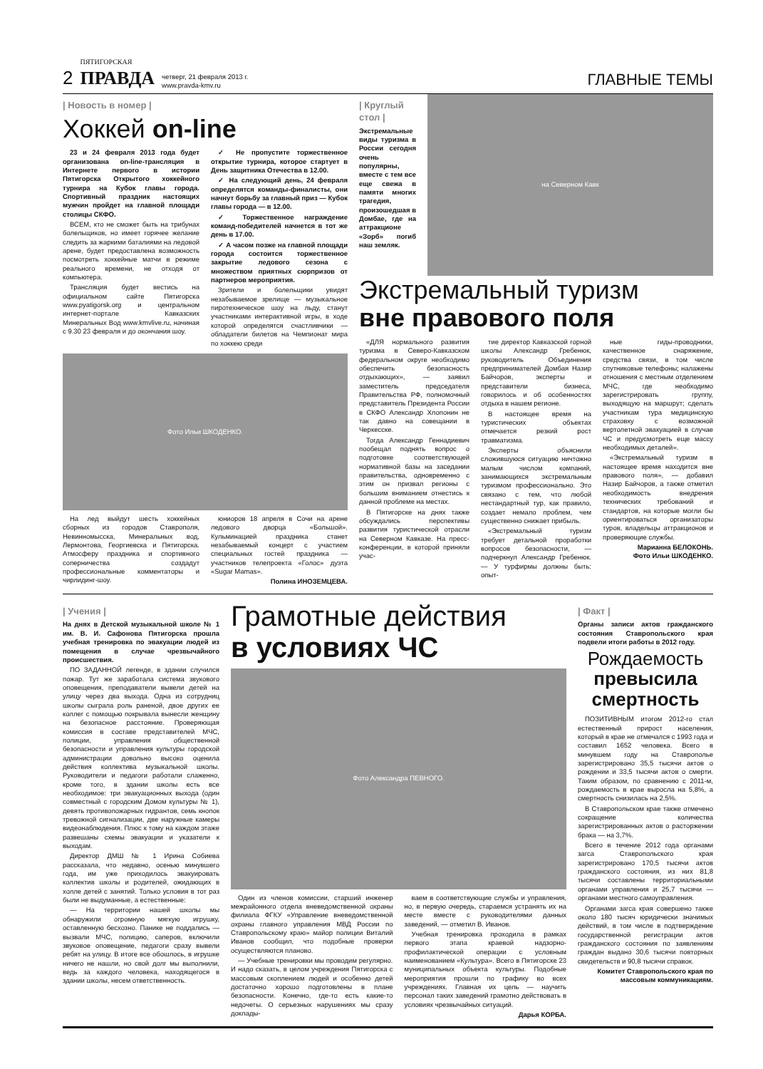2 ПЯТИГОРСКАЯ
ПРАВДА четверг, 21 февраля 2013 г.
www.pravda-kmv.ru ГЛАВНЫЕ ТЕМЫ
| Новость в номер |
Хоккей on-line
23 и 24 февраля 2013 года будет организована on-line-трансляция в Интернете первого в истории Пятигорска Открытого хоккейного турнира на Кубок главы города. Спортивный праздник настоящих мужчин пройдет на главной площади столицы СКФО.
ВСЕМ, кто не сможет быть на трибунах болельщиков, но имеет горячее желание следить за жаркими баталиями на ледовой арене, будет предоставлена возможность посмотреть хоккейные матчи в режиме реального времени, не отходя от компьютера.
Трансляция будет вестись на официальном сайте Пятигорска www.pyatigorsk.org и центральном интернет-портале Кавказских Минеральных Вод www.kmvlive.ru, начиная с 9.30 23 февраля и до окончания шоу.
✓ Не пропустите торжественное открытие турнира, которое стартует в День защитника Отечества в 12.00.
✓ На следующий день, 24 февраля определятся команды-финалисты, они начнут борьбу за главный приз — Кубок главы города — в 12.00.
✓ Торжественное награждение команд-победителей начнется в тот же день в 17.00.
✓ А часом позже на главной площади города состоится торжественное закрытие ледового сезона с множеством приятных сюрпризов от партнеров мероприятия.
Зрители и болельщики увидят незабываемое зрелище — музыкальное пиротехническое шоу на льду, станут участниками интерактивной игры, в ходе которой определятся счастливчики — обладатели билетов на Чемпионат мира по хоккею среди
Фото Ильи ШКОДЕНКО.
На лед выйдут шесть хоккейных сборных из городов Ставрополя, Невинномысска, Минеральных вод, Лермонтова, Георгиевска и Пятигорска. Атмосферу праздника и спортивного соперничества создадут профессиональные комментаторы и чирлидинг-шоу.
юниоров 18 апреля в Сочи на арене ледового дворца «Большой». Кульминацией праздника станет незабываемый концерт с участием специальных гостей праздника — участников телепроекта «Голос» дуэта «Sugar Mamas».
Полина ИНОЗЕМЦЕВА.
| Круглый стол |
Экстремальные виды туризма в России сегодня очень популярны, вместе с тем все еще свежа в памяти многих трагедия, произошедшая в Домбае, где на аттракционе «Зорб» погиб наш земляк.
на Северном Кавк
Экстремальный туризм
вне правового поля
«ДЛЯ нормального развития туризма в Северо-Кавказском федеральном округе необходимо обеспечить безопасность отдыхающих», — заявил заместитель председателя Правительства РФ, полномочный представитель Президента России в СКФО Александр Хлопонин не так давно на совещании в Черкесске.
Тогда Александр Геннадиевич пообещал поднять вопрос о подготовке соответствующей нормативной базы на заседании правительства, одновременно с этим он призвал регионы с большим вниманием отнестись к данной проблеме на местах.
В Пятигорске на днях также обсуждались перспективы развития туристической отрасли на Северном Кавказе. На пресс-конференции, в которой приняли учас-
тие директор Кавказской горной школы Александр Гребенюк, руководитель Объединения предпринимателей Домбая Назир Байчоров, эксперты и представители бизнеса, говорилось и об особенностях отдыха в нашем регионе.
В настоящее время на туристических объектах отмечается резкий рост травматизма.
Эксперты объяснили сложившуюся ситуацию ничтожно малым числом компаний, занимающихся экстремальным туризмом профессионально. Это связано с тем, что любой нестандартный тур, как правило, создает немало проблем, чем существенно снижает прибыль.
«Экстремальный туризм требует детальной проработки вопросов безопасности, — подчеркнул Александр Гребенюк. — У турфирмы должны быть: опыт-
ные гиды-проводники, качественное снаряжение, средства связи, в том числе спутниковые телефоны; налажены отношения с местным отделением МЧС, где необходимо зарегистрировать группу, выходящую на маршрут; сделать участникам тура медицинскую страховку с возможной вертолетной эвакуацией в случае ЧС и предусмотреть еще массу необходимых деталей».
«Экстремальный туризм в настоящее время находится вне правового поля», — добавил Назир Байчоров, а также отметил необходимость внедрения технических требований и стандартов, на которые могли бы ориентироваться организаторы туров, владельцы аттракционов и проверяющие службы.
Марианна БЕЛОКОНЬ.
Фото Ильи ШКОДЕНКО.
| Учения |
На днях в Детской музыкальной школе № 1 им. В. И. Сафонова Пятигорска прошла учебная тренировка по эвакуации людей из помещения в случае чрезвычайного происшествия.
ПО ЗАДАННОЙ легенде, в здании случился пожар. Тут же заработала система звукового оповещения, преподаватели вывели детей на улицу через два выхода. Одна из сотрудниц школы сыграла роль раненой, двое других ее коллег с помощью покрывала вынесли женщину на безопасное расстояние. Проверяющая комиссия в составе представителей МЧС, полиции, управления общественной безопасности и управления культуры городской администрации довольно высоко оценила действия коллектива музыкальной школы. Руководители и педагоги работали слаженно, кроме того, в здании школы есть все необходимое: три эвакуационных выхода (один совместный с городским Домом культуры № 1), девять противопожарных гидрантов, семь кнопок тревожной сигнализации, две наружные камеры видеонаблюдения. Плюс к тому на каждом этаже развешаны схемы эвакуации и указатели к выходам.
Директор ДМШ № 1 Ирина Собиева рассказала, что недавно, осенью минувшего года, им уже приходилось эвакуировать коллектив школы и родителей, ожидающих в холле детей с занятий. Только условия в тот раз были не выдуманные, а естественные:
— На территории нашей школы мы обнаружили огромную мягкую игрушку, оставленную бесхозно. Панике не поддались — вызвали МЧС, полицию, саперов, включили звуковое оповещение, педагоги сразу вывели ребят на улицу. В итоге все обошлось, в игрушке ничего не нашли, но свой долг мы выполнили, ведь за каждого человека, находящегося в здании школы, несем ответственность.
Грамотные действия
в условиях ЧС
Фото Александра ПЕВНОГО.
Один из членов комиссии, старший инженер межрайонного отдела вневедомственной охраны филиала ФГКУ «Управление вневедомственной охраны главного управления МВД России по Ставропольскому краю» майор полиции Виталий Иванов сообщил, что подобные проверки осуществляются планово.
— Учебные тренировки мы проводим регулярно. И надо сказать, в целом учреждения Пятигорска с массовым скоплением людей и особенно детей достаточно хорошо подготовлены в плане безопасности. Конечно, где-то есть какие-то недочеты. О серьезных нарушениях мы сразу доклады-
ваем в соответствующие службы и управления, но, в первую очередь, стараемся устранять их на месте вместе с руководителями данных заведений, — отметил В. Иванов.
Учебная тренировка проходила в рамках первого этапа краевой надзорно-профилактической операции с условным наименованием «Культура». Всего в Пятигорске 23 муниципальных объекта культуры. Подобные мероприятия прошли по графику во всех учреждениях. Главная их цель — научить персонал таких заведений грамотно действовать в условиях чрезвычайных ситуаций.
Дарья КОРБА.
| Факт |
Органы записи актов гражданского состояния Ставропольского края подвели итоги работы в 2012 году.
Рождаемость
превысила смертность
ПОЗИТИВНЫМ итогом 2012-го стал естественный прирост населения, который в крае не отмечался с 1993 года и составил 1652 человека. Всего в минувшем году на Ставрополье зарегистрировано 35,5 тысячи актов о рождении и 33,5 тысячи актов о смерти. Таким образом, по сравнению с 2011-м, рождаемость в крае выросла на 5,8%, а смертность снизилась на 2,5%.
В Ставропольском крае также отмечено сокращение количества зарегистрированных актов о расторжении брака — на 3,7%.
Всего в течение 2012 года органами загса Ставропольского края зарегистрировано 170,5 тысячи актов гражданского состояния, из них 81,8 тысячи составлены территориальными органами управления и 25,7 тысячи — органами местного самоуправления.
Органами загса края совершено также около 180 тысяч юридически значимых действий, в том числе в подтверждение государственной регистрации актов гражданского состояния по заявлениям граждан выдано 30,6 тысячи повторных свидетельств и 90,8 тысячи справок.
Комитет Ставропольского края по массовым коммуникациям.